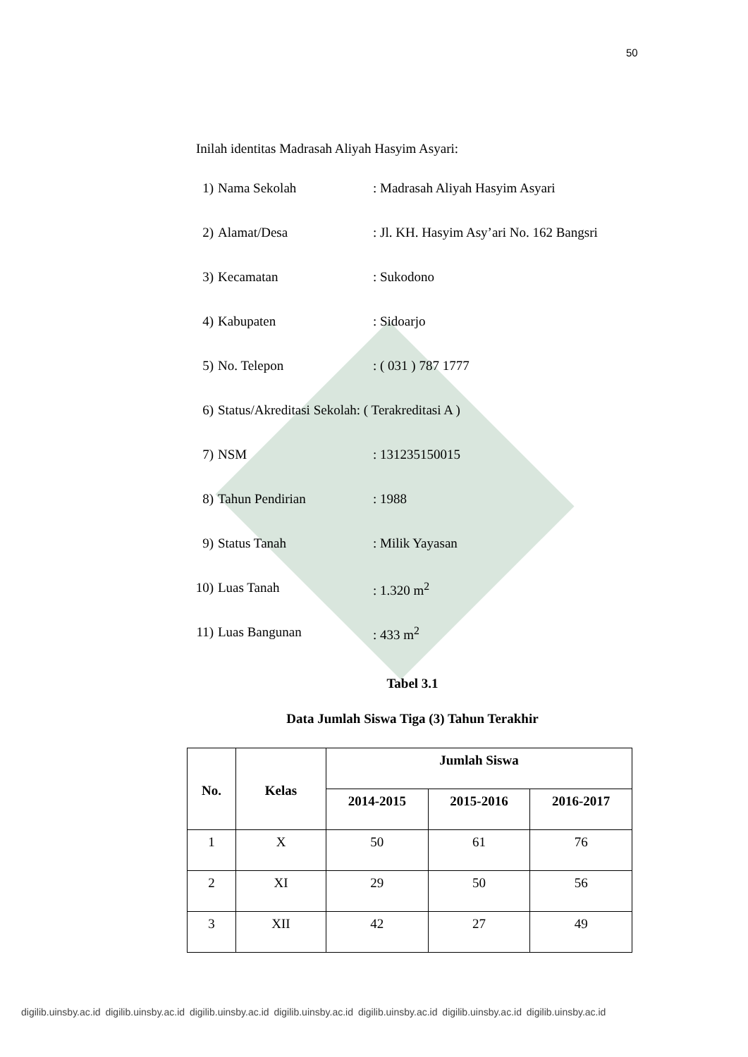50
Inilah identitas Madrasah Aliyah Hasyim Asyari:
1) Nama Sekolah: Madrasah Aliyah Hasyim Asyari
2) Alamat/Desa: Jl. KH. Hasyim Asy’ari No. 162 Bangsri
3) Kecamatan: Sukodono
4) Kabupaten: Sidoarjo
5) No. Telepon: ( 031 ) 787 1777
6) Status/Akreditasi Sekolah: ( Terakreditasi A )
7) NSM: 131235150015
8) Tahun Pendirian: 1988
9) Status Tanah: Milik Yayasan
10) Luas Tanah: 1.320 m<sup>2</sup>
11) Luas Bangunan: 433 m<sup>2</sup>
Tabel 3.1
Data Jumlah Siswa Tiga (3) Tahun Terakhir
| No. | Kelas | Jumlah Siswa | | |
| --- | --- | --- | --- | --- |
| | | 2014-2015 | 2015-2016 | 2016-2017 |
| 1 | X | 50 | 61 | 76 |
| 2 | XI | 29 | 50 | 56 |
| 3 | XII | 42 | 27 | 49 |
digilib.uinsby.ac.id digilib.uinsby.ac.id digilib.uinsby.ac.id digilib.uinsby.ac.id digilib.uinsby.ac.id digilib.uinsby.ac.id digilib.uinsby.ac.id